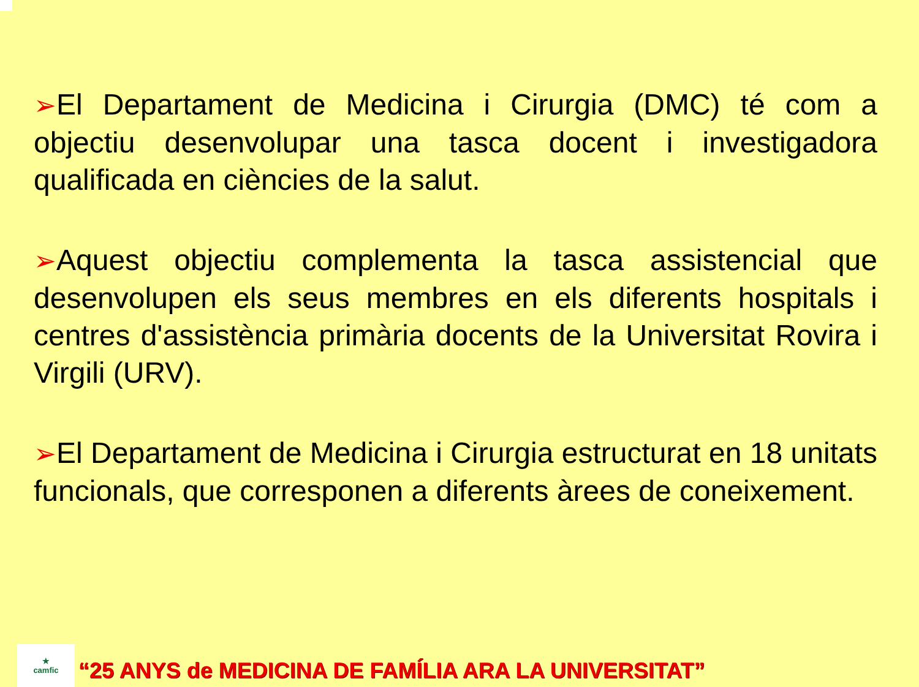➢El Departament de Medicina i Cirurgia (DMC) té com a objectiu desenvolupar una tasca docent i investigadora qualificada en ciències de la salut.
➢Aquest objectiu complementa la tasca assistencial que desenvolupen els seus membres en els diferents hospitals i centres d'assistència primària docents de la Universitat Rovira i Virgili (URV).
➢El Departament de Medicina i Cirurgia estructurat en 18 unitats funcionals, que corresponen a diferents àrees de coneixement.
★
camfic
“25 ANYS de MEDICINA DE FAMÍLIA ARA LA UNIVERSITAT”